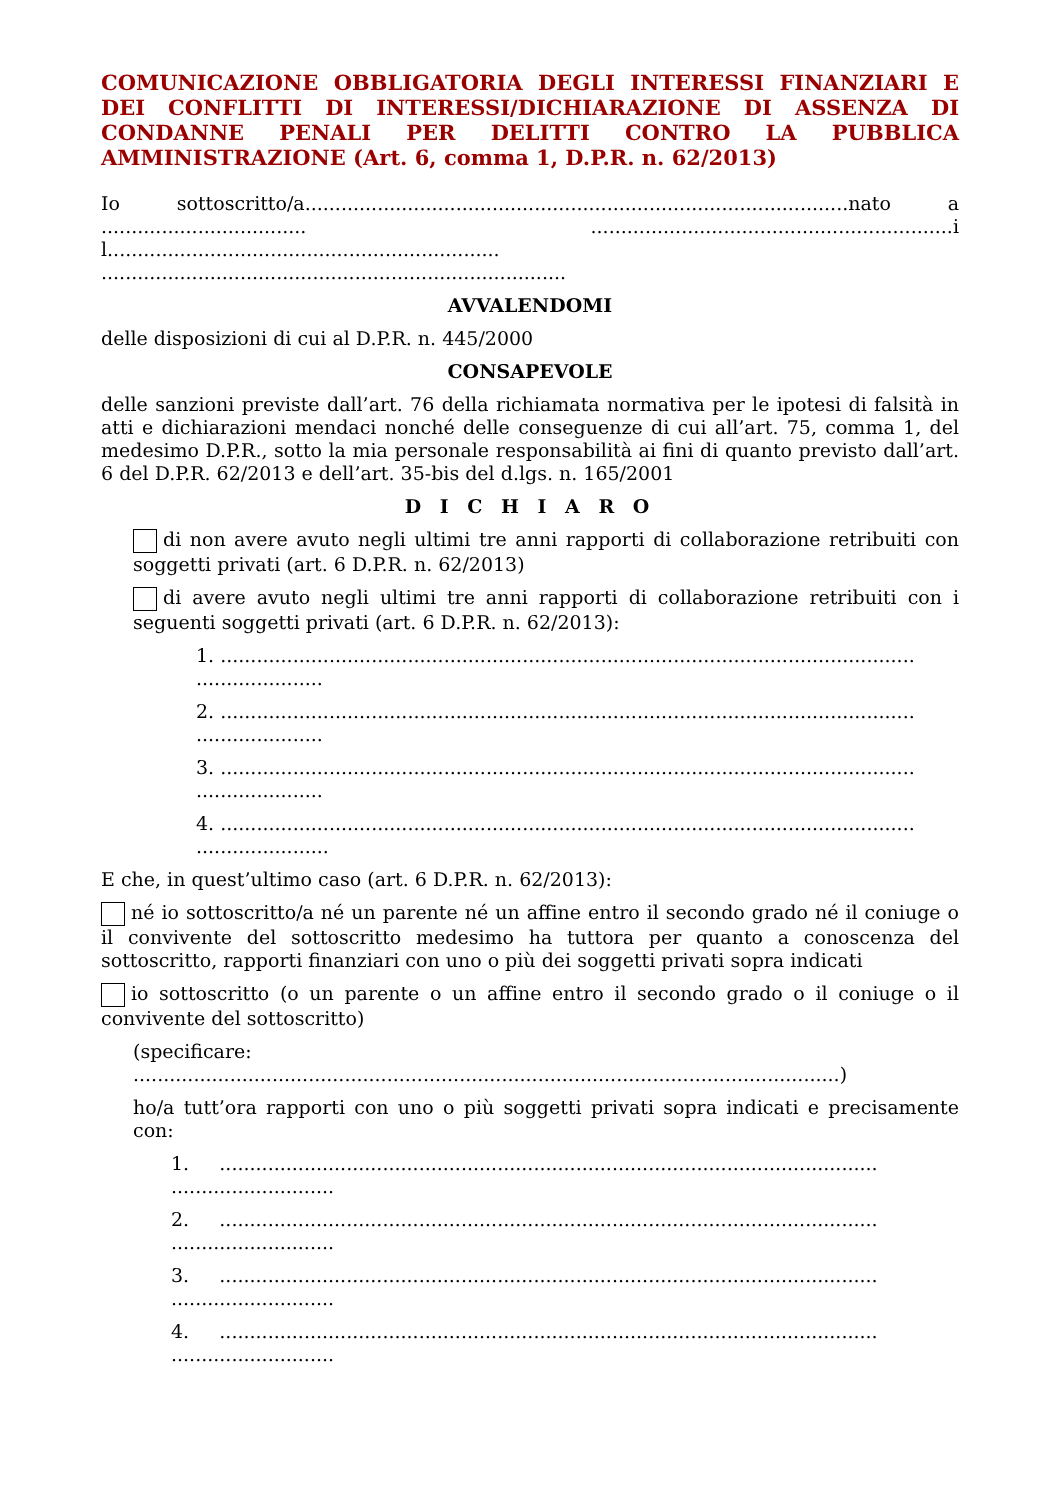COMUNICAZIONE OBBLIGATORIA DEGLI INTERESSI FINANZIARI E DEI CONFLITTI DI INTERESSI/DICHIARAZIONE DI ASSENZA DI CONDANNE PENALI PER DELITTI CONTRO LA PUBBLICA AMMINISTRAZIONE (Art. 6, comma 1, D.P.R. n. 62/2013)
Io sottoscritto/a..........................................................................................nato a .................................. ............................................................il................................................................. .............................................................................
AVVALENDOMI
delle disposizioni di cui al D.P.R. n. 445/2000
CONSAPEVOLE
delle sanzioni previste dall’art. 76 della richiamata normativa per le ipotesi di falsità in atti e dichiarazioni mendaci nonché delle conseguenze di cui all’art. 75, comma 1, del medesimo D.P.R., sotto la mia personale responsabilità ai fini di quanto previsto dall’art. 6 del D.P.R. 62/2013 e dell’art. 35-bis del d.lgs. n. 165/2001
D I C H I A R O
di non avere avuto negli ultimi tre anni rapporti di collaborazione retribuiti con soggetti privati (art. 6 D.P.R. n. 62/2013)
di avere avuto negli ultimi tre anni rapporti di collaborazione retribuiti con i seguenti soggetti privati (art. 6 D.P.R. n. 62/2013):
1. ................................................................................................................... .....................
2. ................................................................................................................... .....................
3. ................................................................................................................... .....................
4. ................................................................................................................... ......................
E che, in quest’ultimo caso (art. 6 D.P.R. n. 62/2013):
né io sottoscritto/a né un parente né un affine entro il secondo grado né il coniuge o il convivente del sottoscritto medesimo ha tuttora per quanto a conoscenza del sottoscritto, rapporti finanziari con uno o più dei soggetti privati sopra indicati
io sottoscritto (o un parente o un affine entro il secondo grado o il coniuge o il convivente del sottoscritto)
(specificare: .....................................................................................................................)
ho/a tutt’ora rapporti con uno o più soggetti privati sopra indicati e precisamente con:
1. ............................................................................................................. ...........................
2. ............................................................................................................. ...........................
3. ............................................................................................................. ...........................
4. ............................................................................................................. ...........................